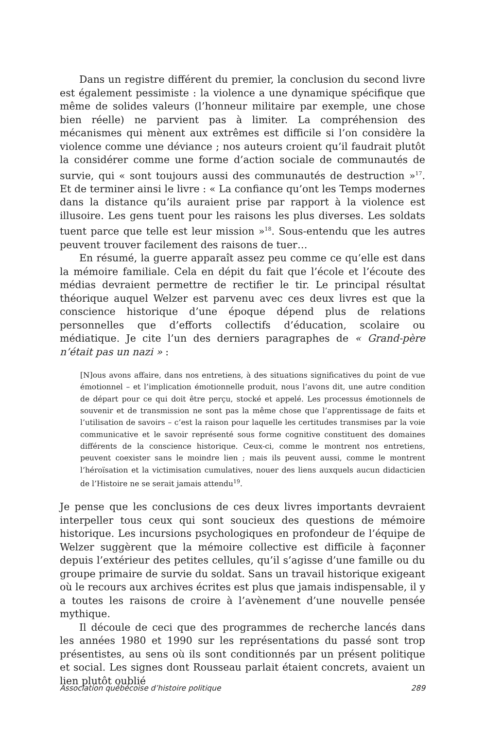Dans un registre différent du premier, la conclusion du second livre est également pessimiste : la violence a une dynamique spécifique que même de solides valeurs (l’honneur militaire par exemple, une chose bien réelle) ne parvient pas à limiter. La compréhension des mécanismes qui mènent aux extrêmes est difficile si l’on considère la violence comme une déviance ; nos auteurs croient qu’il faudrait plutôt la considérer comme une forme d’action sociale de communautés de survie, qui « sont toujours aussi des communautés de destruction »<sup>17</sup>. Et de terminer ainsi le livre : « La confiance qu’ont les Temps modernes dans la distance qu’ils auraient prise par rapport à la violence est illusoire. Les gens tuent pour les raisons les plus diverses. Les soldats tuent parce que telle est leur mission »<sup>18</sup>. Sous-entendu que les autres peuvent trouver facilement des raisons de tuer…
En résumé, la guerre apparaît assez peu comme ce qu’elle est dans la mémoire familiale. Cela en dépit du fait que l’école et l’écoute des médias devraient permettre de rectifier le tir. Le principal résultat théorique auquel Welzer est parvenu avec ces deux livres est que la conscience historique d’une époque dépend plus de relations personnelles que d’efforts collectifs d’éducation, scolaire ou médiatique. Je cite l’un des derniers paragraphes de « Grand-père n’était pas un nazi » :
[N]ous avons affaire, dans nos entretiens, à des situations significatives du point de vue émotionnel – et l’implication émotionnelle produit, nous l’avons dit, une autre condition de départ pour ce qui doit être perçu, stocké et appelé. Les processus émotionnels de souvenir et de transmission ne sont pas la même chose que l’apprentissage de faits et l’utilisation de savoirs – c’est la raison pour laquelle les certitudes transmises par la voie communicative et le savoir représenté sous forme cognitive constituent des domaines différents de la conscience historique. Ceux-ci, comme le montrent nos entretiens, peuvent coexister sans le moindre lien ; mais ils peuvent aussi, comme le montrent l’héroïsation et la victimisation cumulatives, nouer des liens auxquels aucun didacticien de l’Histoire ne se serait jamais attendu<sup>19</sup>.
Je pense que les conclusions de ces deux livres importants devraient interpeller tous ceux qui sont soucieux des questions de mémoire historique. Les incursions psychologiques en profondeur de l’équipe de Welzer suggèrent que la mémoire collective est difficile à façonner depuis l’extérieur des petites cellules, qu’il s’agisse d’une famille ou du groupe primaire de survie du soldat. Sans un travail historique exigeant où le recours aux archives écrites est plus que jamais indispensable, il y a toutes les raisons de croire à l’avènement d’une nouvelle pensée mythique.
Il découle de ceci que des programmes de recherche lancés dans les années 1980 et 1990 sur les représentations du passé sont trop présentistes, au sens où ils sont conditionnés par un présent politique et social. Les signes dont Rousseau parlait étaient concrets, avaient un lien plutôt oublié
Association québécoise d’histoire politique 289